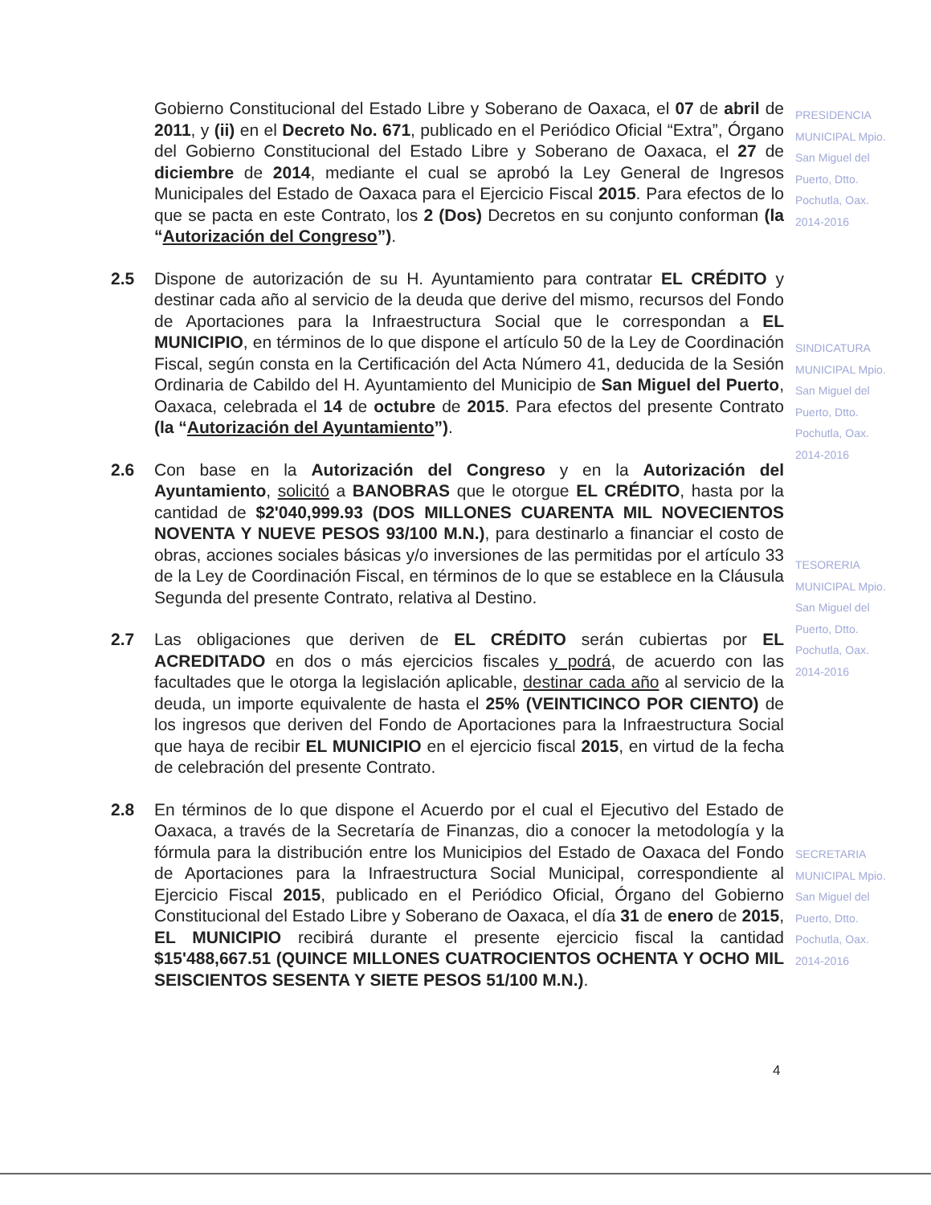Gobierno Constitucional del Estado Libre y Soberano de Oaxaca, el 07 de abril de 2011, y (ii) en el Decreto No. 671, publicado en el Periódico Oficial “Extra”, Órgano del Gobierno Constitucional del Estado Libre y Soberano de Oaxaca, el 27 de diciembre de 2014, mediante el cual se aprobó la Ley General de Ingresos Municipales del Estado de Oaxaca para el Ejercicio Fiscal 2015. Para efectos de lo que se pacta en este Contrato, los 2 (Dos) Decretos en su conjunto conforman (la “Autorización del Congreso”).
2.5 Dispone de autorización de su H. Ayuntamiento para contratar EL CRÉDITO y destinar cada año al servicio de la deuda que derive del mismo, recursos del Fondo de Aportaciones para la Infraestructura Social que le correspondan a EL MUNICIPIO, en términos de lo que dispone el artículo 50 de la Ley de Coordinación Fiscal, según consta en la Certificación del Acta Número 41, deducida de la Sesión Ordinaria de Cabildo del H. Ayuntamiento del Municipio de San Miguel del Puerto, Oaxaca, celebrada el 14 de octubre de 2015. Para efectos del presente Contrato (la “Autorización del Ayuntamiento”).
2.6 Con base en la Autorización del Congreso y en la Autorización del Ayuntamiento, solicitó a BANOBRAS que le otorgue EL CRÉDITO, hasta por la cantidad de $2'040,999.93 (DOS MILLONES CUARENTA MIL NOVECIENTOS NOVENTA Y NUEVE PESOS 93/100 M.N.), para destinarlo a financiar el costo de obras, acciones sociales básicas y/o inversiones de las permitidas por el artículo 33 de la Ley de Coordinación Fiscal, en términos de lo que se establece en la Cláusula Segunda del presente Contrato, relativa al Destino.
2.7 Las obligaciones que deriven de EL CRÉDITO serán cubiertas por EL ACREDITADO en dos o más ejercicios fiscales y podrá, de acuerdo con las facultades que le otorga la legislación aplicable, destinar cada año al servicio de la deuda, un importe equivalente de hasta el 25% (VEINTICINCO POR CIENTO) de los ingresos que deriven del Fondo de Aportaciones para la Infraestructura Social que haya de recibir EL MUNICIPIO en el ejercicio fiscal 2015, en virtud de la fecha de celebración del presente Contrato.
2.8 En términos de lo que dispone el Acuerdo por el cual el Ejecutivo del Estado de Oaxaca, a través de la Secretaría de Finanzas, dio a conocer la metodología y la fórmula para la distribución entre los Municipios del Estado de Oaxaca del Fondo de Aportaciones para la Infraestructura Social Municipal, correspondiente al Ejercicio Fiscal 2015, publicado en el Periódico Oficial, Órgano del Gobierno Constitucional del Estado Libre y Soberano de Oaxaca, el día 31 de enero de 2015, EL MUNICIPIO recibirá durante el presente ejercicio fiscal la cantidad $15'488,667.51 (QUINCE MILLONES CUATROCIENTOS OCHENTA Y OCHO MIL SEISCIENTOS SESENTA Y SIETE PESOS 51/100 M.N.).
PRESIDENCIA MUNICIPAL Mpio. San Miguel del Puerto, Dtto. Pochutla, Oax. 2014-2016
SINDICATURA MUNICIPAL Mpio. San Miguel del Puerto, Dtto. Pochutla, Oax. 2014-2016
TESORERIA MUNICIPAL Mpio. San Miguel del Puerto, Dtto. Pochutla, Oax. 2014-2016
SECRETARIA MUNICIPAL Mpio. San Miguel del Puerto, Dtto. Pochutla, Oax. 2014-2016
4